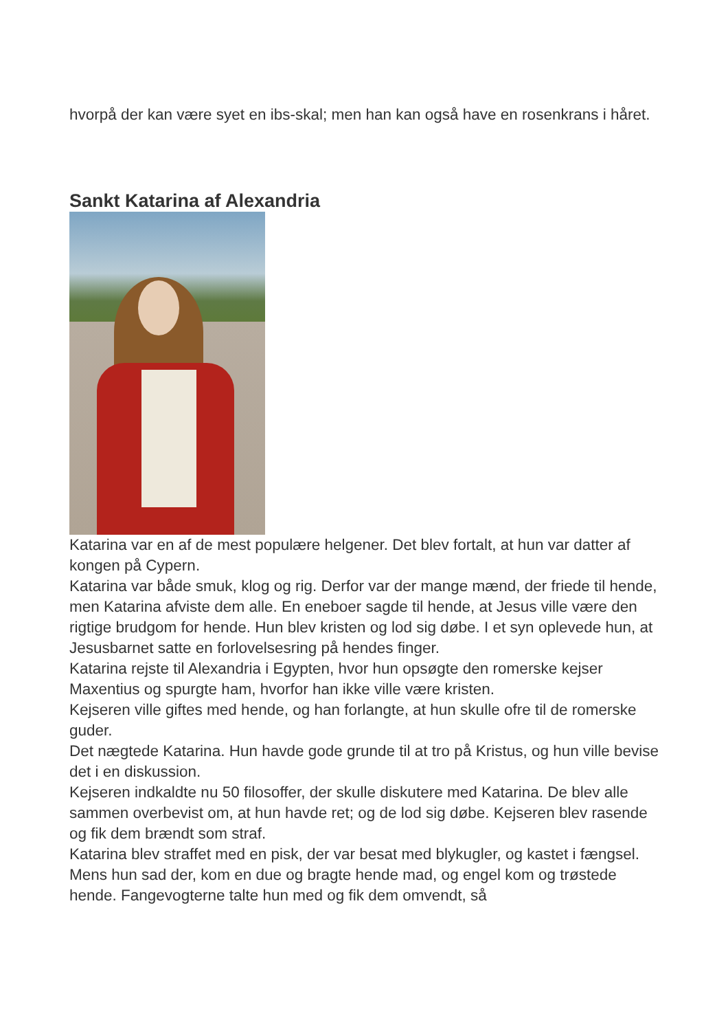hvorpå der kan være syet en ibs-skal; men han kan også have en rosenkrans i håret.
Sankt Katarina af Alexandria
Katarina var en af de mest populære helgener. Det blev fortalt, at hun var datter af kongen på Cypern.
Katarina var både smuk, klog og rig. Derfor var der mange mænd, der friede til hende, men Katarina afviste dem alle. En eneboer sagde til hende, at Jesus ville være den rigtige brudgom for hende. Hun blev kristen og lod sig døbe. I et syn oplevede hun, at Jesusbarnet satte en forlovelsesring på hendes finger.
Katarina rejste til Alexandria i Egypten, hvor hun opsøgte den romerske kejser Maxentius og spurgte ham, hvorfor han ikke ville være kristen.
Kejseren ville giftes med hende, og han forlangte, at hun skulle ofre til de romerske guder.
Det nægtede Katarina. Hun havde gode grunde til at tro på Kristus, og hun ville bevise det i en diskussion.
Kejseren indkaldte nu 50 filosoffer, der skulle diskutere med Katarina. De blev alle sammen overbevist om, at hun havde ret; og de lod sig døbe. Kejseren blev rasende og fik dem brændt som straf.
Katarina blev straffet med en pisk, der var besat med blykugler, og kastet i fængsel. Mens hun sad der, kom en due og bragte hende mad, og engel kom og trøstede hende. Fangevogterne talte hun med og fik dem omvendt, så